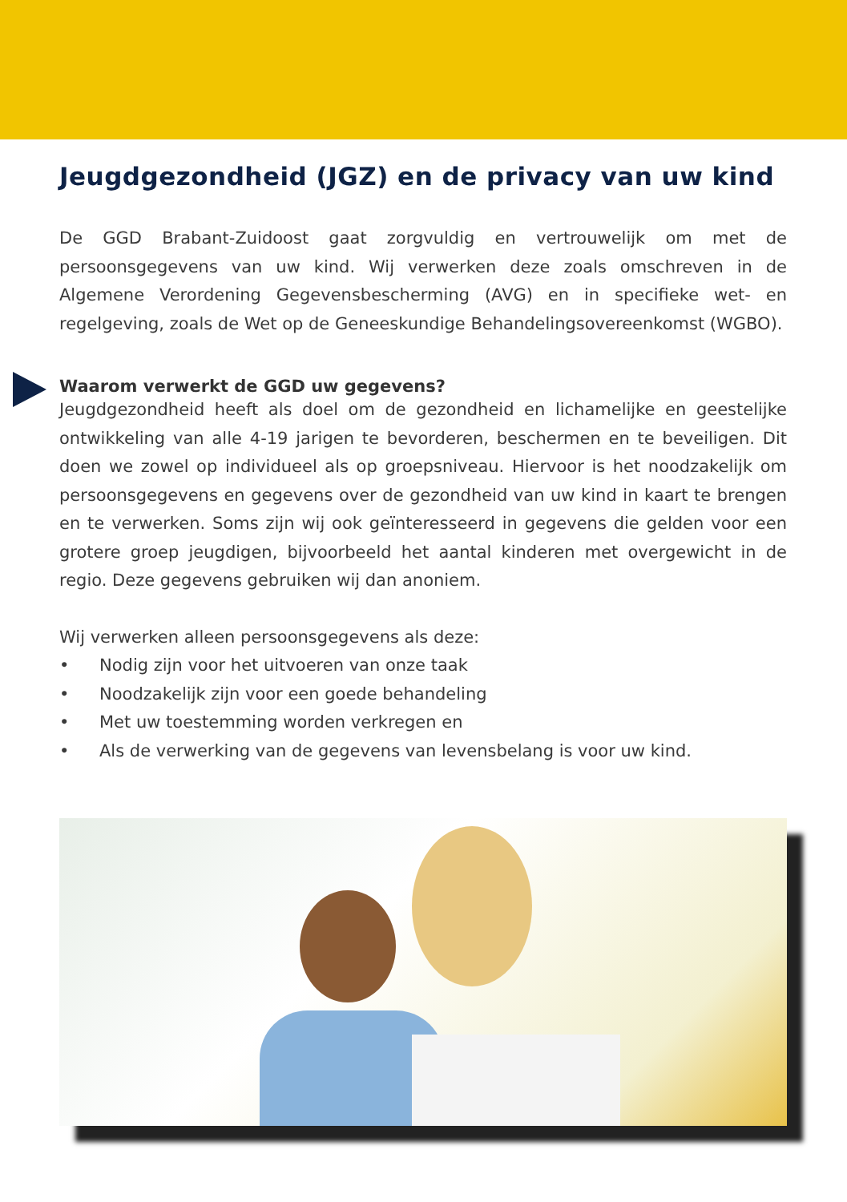Jeugdgezondheid (JGZ) en de privacy van uw kind
De GGD Brabant-Zuidoost gaat zorgvuldig en vertrouwelijk om met de persoonsgegevens van uw kind. Wij verwerken deze zoals omschreven in de Algemene Verordening Gegevensbescherming (AVG) en in specifieke wet- en regelgeving, zoals de Wet op de Geneeskundige Behandelingsovereenkomst (WGBO).
Waarom verwerkt de GGD uw gegevens?
Jeugdgezondheid heeft als doel om de gezondheid en lichamelijke en geestelijke ontwikkeling van alle 4-19 jarigen te bevorderen, beschermen en te beveiligen. Dit doen we zowel op individueel als op groepsniveau. Hiervoor is het noodzakelijk om persoonsgegevens en gegevens over de gezondheid van uw kind in kaart te brengen en te verwerken. Soms zijn wij ook geïnteresseerd in gegevens die gelden voor een grotere groep jeugdigen, bijvoorbeeld het aantal kinderen met overgewicht in de regio. Deze gegevens gebruiken wij dan anoniem.
Wij verwerken alleen persoonsgegevens als deze:
• Nodig zijn voor het uitvoeren van onze taak
• Noodzakelijk zijn voor een goede behandeling
• Met uw toestemming worden verkregen en
• Als de verwerking van de gegevens van levensbelang is voor uw kind.